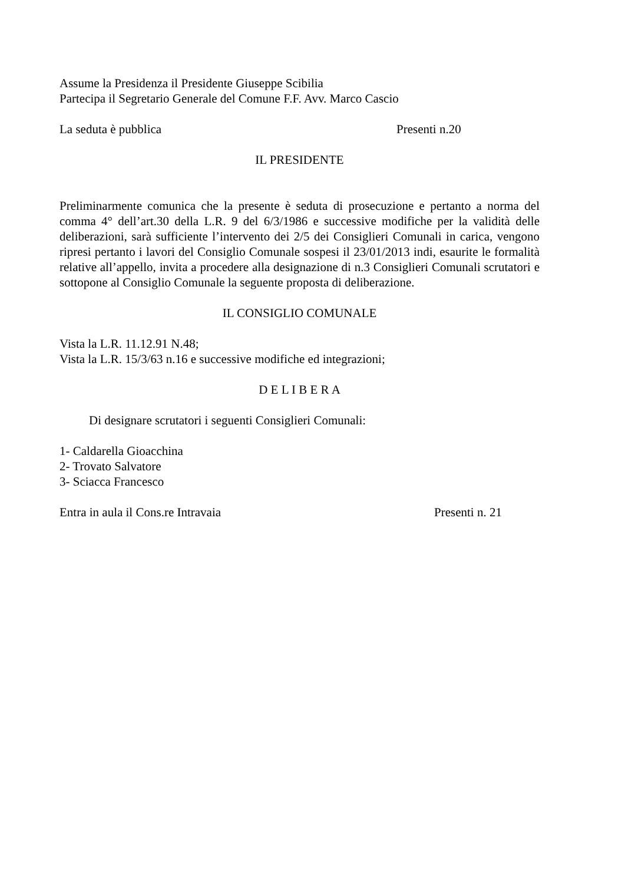Assume la Presidenza il Presidente Giuseppe Scibilia
Partecipa il Segretario Generale del Comune F.F. Avv. Marco Cascio
La seduta è pubblica Presenti n.20
IL PRESIDENTE
Preliminarmente comunica che la presente è seduta di prosecuzione e pertanto a norma del comma 4° dell’art.30 della L.R. 9 del 6/3/1986 e successive modifiche per la validità delle deliberazioni, sarà sufficiente l’intervento dei 2/5 dei Consiglieri Comunali in carica, vengono ripresi pertanto i lavori del Consiglio Comunale sospesi il 23/01/2013 indi, esaurite le formalità relative all’appello, invita a procedere alla designazione di n.3 Consiglieri Comunali scrutatori e sottopone al Consiglio Comunale la seguente proposta di deliberazione.
IL CONSIGLIO COMUNALE
Vista la L.R. 11.12.91 N.48;
Vista la L.R. 15/3/63 n.16 e successive modifiche ed integrazioni;
D E L I B E R A
Di designare scrutatori i seguenti Consiglieri Comunali:
1- Caldarella Gioacchina
2- Trovato Salvatore
3- Sciacca Francesco
Entra in aula il Cons.re Intravaia Presenti n. 21